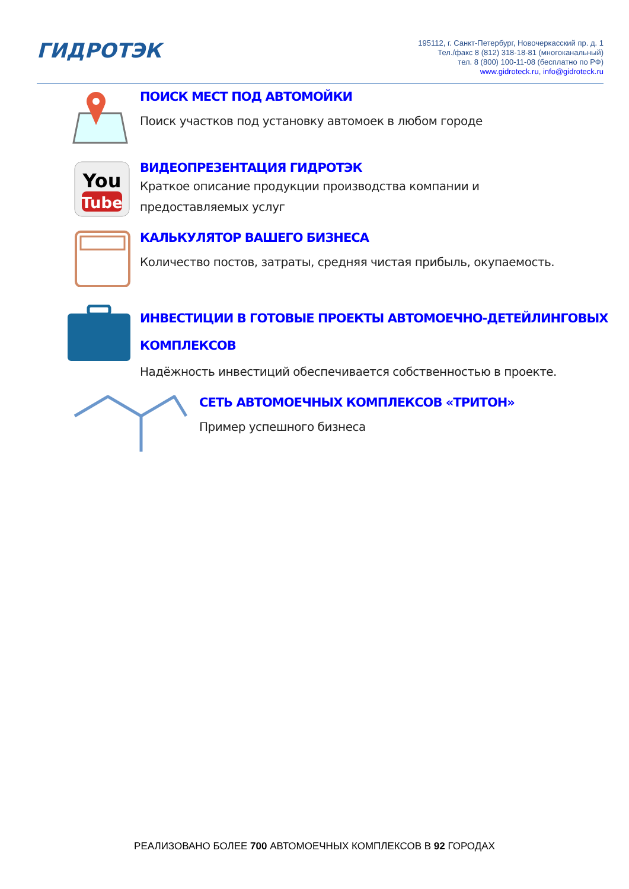ГИДРОТЭК
195112, г. Санкт-Петербург, Новочеркасский пр. д. 1
Тел./факс 8 (812) 318-18-81 (многоканальный)
тел. 8 (800) 100-11-08 (бесплатно по РФ)
www.gidroteck.ru, info@gidroteck.ru
ПОИСК МЕСТ ПОД АВТОМОЙКИ
Поиск участков под установку автомоек в любом городе
You
Tube
ВИДЕОПРЕЗЕНТАЦИЯ ГИДРОТЭК
Краткое описание продукции производства компании и
предоставляемых услуг
КАЛЬКУЛЯТОР ВАШЕГО БИЗНЕСА
Количество постов, затраты, средняя чистая прибыль, окупаемость.
ИНВЕСТИЦИИ В ГОТОВЫЕ ПРОЕКТЫ АВТОМОЕЧНО-ДЕТЕЙЛИНГОВЫХ
КОМПЛЕКСОВ
Надёжность инвестиций обеспечивается собственностью в проекте.
СЕТЬ АВТОМОЕЧНЫХ КОМПЛЕКСОВ «ТРИТОН»
Пример успешного бизнеса
РЕАЛИЗОВАНО БОЛЕЕ 700 АВТОМОЕЧНЫХ КОМПЛЕКСОВ В 92 ГОРОДАХ